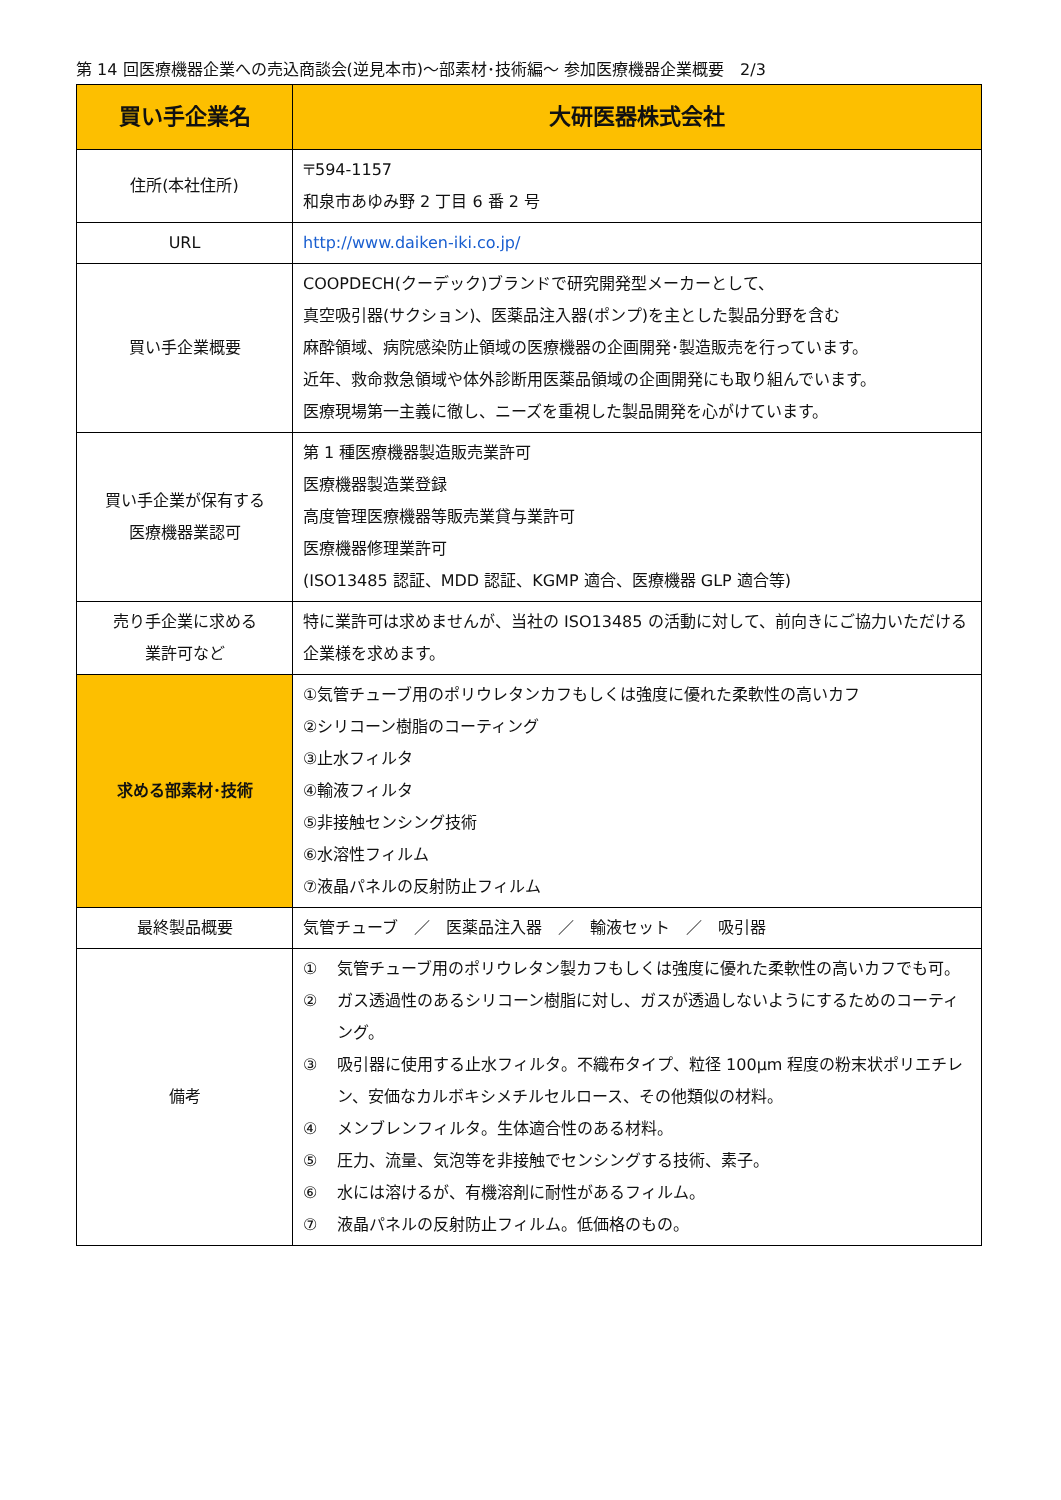第 14 回医療機器企業への売込商談会(逆見本市)～部素材･技術編～ 参加医療機器企業概要　2/3
| 買い手企業名 | 大研医器株式会社 |
| 住所(本社住所) | 〒594-1157 和泉市あゆみ野 2 丁目 6 番 2 号 |
| URL | http://www.daiken-iki.co.jp/ |
| 買い手企業概要 | COOPDECH(クーデック)ブランドで研究開発型メーカーとして、 真空吸引器(サクション)、医薬品注入器(ポンプ)を主とした製品分野を含む 麻酔領域、病院感染防止領域の医療機器の企画開発･製造販売を行っています。 近年、救命救急領域や体外診断用医薬品領域の企画開発にも取り組んでいます。 医療現場第一主義に徹し、ニーズを重視した製品開発を心がけています。 |
| 買い手企業が保有する 医療機器業認可 | 第 1 種医療機器製造販売業許可 医療機器製造業登録 高度管理医療機器等販売業貸与業許可 医療機器修理業許可 (ISO13485 認証、MDD 認証、KGMP 適合、医療機器 GLP 適合等) |
| 売り手企業に求める 業許可など | 特に業許可は求めませんが、当社の ISO13485 の活動に対して、前向きにご協力いただける企業様を求めます。 |
| 求める部素材･技術 | ①気管チューブ用のポリウレタンカフもしくは強度に優れた柔軟性の高いカフ ②シリコーン樹脂のコーティング ③止水フィルタ ④輸液フィルタ ⑤非接触センシング技術 ⑥水溶性フィルム ⑦液晶パネルの反射防止フィルム |
| 最終製品概要 | 気管チューブ ／ 医薬品注入器 ／ 輸液セット ／ 吸引器 |
| 備考 | ① 気管チューブ用のポリウレタン製カフもしくは強度に優れた柔軟性の高いカフでも可。 ② ガス透過性のあるシリコーン樹脂に対し、ガスが透過しないようにするためのコーティング。 ③ 吸引器に使用する止水フィルタ。不織布タイプ、粒径 100µm 程度の粉末状ポリエチレン、安価なカルボキシメチルセルロース、その他類似の材料。 ④ メンブレンフィルタ。生体適合性のある材料。 ⑤ 圧力、流量、気泡等を非接触でセンシングする技術、素子。 ⑥ 水には溶けるが、有機溶剤に耐性があるフィルム。 ⑦ 液晶パネルの反射防止フィルム。低価格のもの。 |